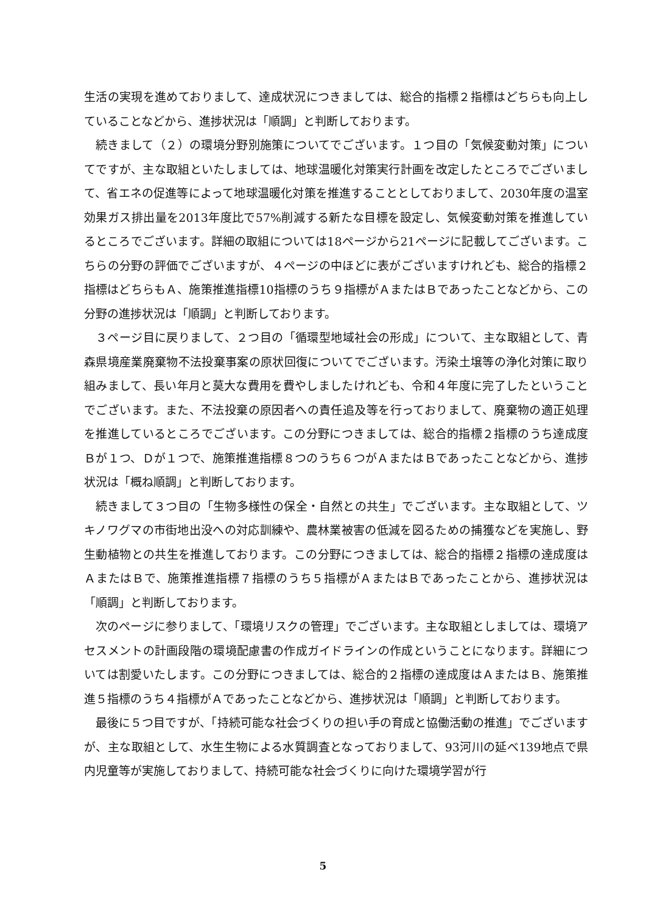生活の実現を進めておりまして、達成状況につきましては、総合的指標２指標はどちらも向上していることなどから、進捗状況は「順調」と判断しております。
続きまして（２）の環境分野別施策についてでございます。１つ目の「気候変動対策」についてですが、主な取組といたしましては、地球温暖化対策実行計画を改定したところでございまして、省エネの促進等によって地球温暖化対策を推進することとしておりまして、2030年度の温室効果ガス排出量を2013年度比で57%削減する新たな目標を設定し、気候変動対策を推進しているところでございます。詳細の取組については18ページから21ページに記載してございます。こちらの分野の評価でございますが、４ページの中ほどに表がございますけれども、総合的指標２指標はどちらもＡ、施策推進指標10指標のうち９指標がＡまたはＢであったことなどから、この分野の進捗状況は「順調」と判断しております。
３ページ目に戻りまして、２つ目の「循環型地域社会の形成」について、主な取組として、青森県境産業廃棄物不法投棄事案の原状回復についてでございます。汚染土壌等の浄化対策に取り組みまして、長い年月と莫大な費用を費やしましたけれども、令和４年度に完了したということでございます。また、不法投棄の原因者への責任追及等を行っておりまして、廃棄物の適正処理を推進しているところでございます。この分野につきましては、総合的指標２指標のうち達成度Ｂが１つ、Ｄが１つで、施策推進指標８つのうち６つがＡまたはＢであったことなどから、進捗状況は「概ね順調」と判断しております。
続きまして３つ目の「生物多様性の保全・自然との共生」でございます。主な取組として、ツキノワグマの市街地出没への対応訓練や、農林業被害の低減を図るための捕獲などを実施し、野生動植物との共生を推進しております。この分野につきましては、総合的指標２指標の達成度はＡまたはＢで、施策推進指標７指標のうち５指標がＡまたはＢであったことから、進捗状況は「順調」と判断しております。
次のページに参りまして、「環境リスクの管理」でございます。主な取組としましては、環境アセスメントの計画段階の環境配慮書の作成ガイドラインの作成ということになります。詳細については割愛いたします。この分野につきましては、総合的２指標の達成度はＡまたはＢ、施策推進５指標のうち４指標がＡであったことなどから、進捗状況は「順調」と判断しております。
最後に５つ目ですが、「持続可能な社会づくりの担い手の育成と協働活動の推進」でございますが、主な取組として、水生生物による水質調査となっておりまして、93河川の延べ139地点で県内児童等が実施しておりまして、持続可能な社会づくりに向けた環境学習が行
5